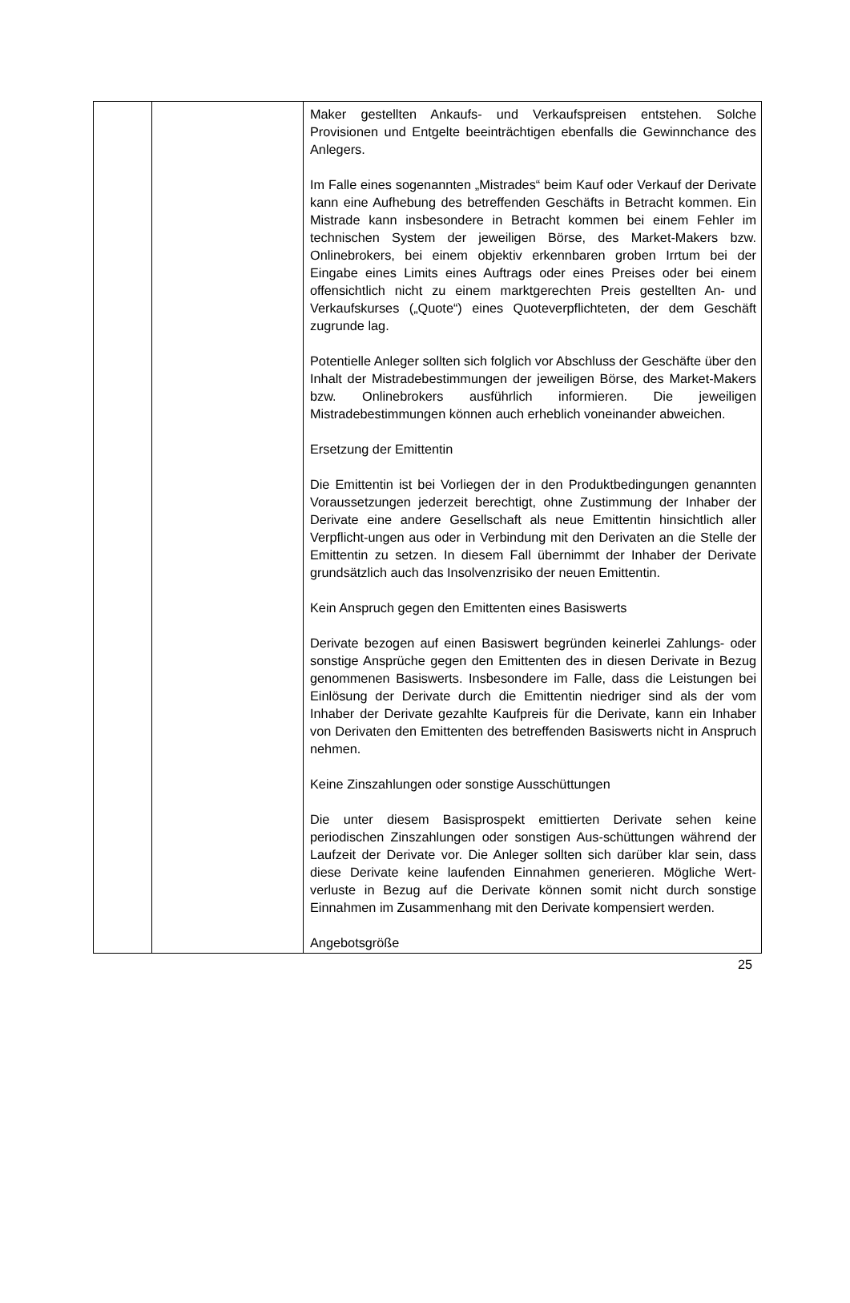| | | Maker gestellten Ankaufs- und Verkaufspreisen entstehen. Solche Provisionen und Entgelte beeinträchtigen ebenfalls die Gewinnchance des Anlegers. Im Falle eines sogenannten „Mistrades“ beim Kauf oder Verkauf der Derivate kann eine Aufhebung des betreffenden Geschäfts in Betracht kommen. Ein Mistrade kann insbesondere in Betracht kommen bei einem Fehler im technischen System der jeweiligen Börse, des Market-Makers bzw. Onlinebrokers, bei einem objektiv erkennbaren groben Irrtum bei der Eingabe eines Limits eines Auftrags oder eines Preises oder bei einem offensichtlich nicht zu einem marktgerechten Preis gestellten An- und Verkaufskurses („Quote“) eines Quoteverpflichteten, der dem Geschäft zugrunde lag. Potentielle Anleger sollten sich folglich vor Abschluss der Geschäfte über den Inhalt der Mistradebestimmungen der jeweiligen Börse, des Market-Makers bzw. Onlinebrokers ausführlich informieren. Die jeweiligen Mistradebestimmungen können auch erheblich voneinander abweichen. Ersetzung der Emittentin Die Emittentin ist bei Vorliegen der in den Produktbedingungen genannten Voraussetzungen jederzeit berechtigt, ohne Zustimmung der Inhaber der Derivate eine andere Gesellschaft als neue Emittentin hinsichtlich aller Verpflicht-ungen aus oder in Verbindung mit den Derivaten an die Stelle der Emittentin zu setzen. In diesem Fall übernimmt der Inhaber der Derivate grundsätzlich auch das Insolvenzrisiko der neuen Emittentin. Kein Anspruch gegen den Emittenten eines Basiswerts Derivate bezogen auf einen Basiswert begründen keinerlei Zahlungs- oder sonstige Ansprüche gegen den Emittenten des in diesen Derivate in Bezug genommenen Basiswerts. Insbesondere im Falle, dass die Leistungen bei Einlösung der Derivate durch die Emittentin niedriger sind als der vom Inhaber der Derivate gezahlte Kaufpreis für die Derivate, kann ein Inhaber von Derivaten den Emittenten des betreffenden Basiswerts nicht in Anspruch nehmen. Keine Zinszahlungen oder sonstige Ausschüttungen Die unter diesem Basisprospekt emittierten Derivate sehen keine periodischen Zinszahlungen oder sonstigen Aus-schüttungen während der Laufzeit der Derivate vor. Die Anleger sollten sich darüber klar sein, dass diese Derivate keine laufenden Einnahmen generieren. Mögliche Wert-verluste in Bezug auf die Derivate können somit nicht durch sonstige Einnahmen im Zusammenhang mit den Derivate kompensiert werden. Angebotsgröße |
25